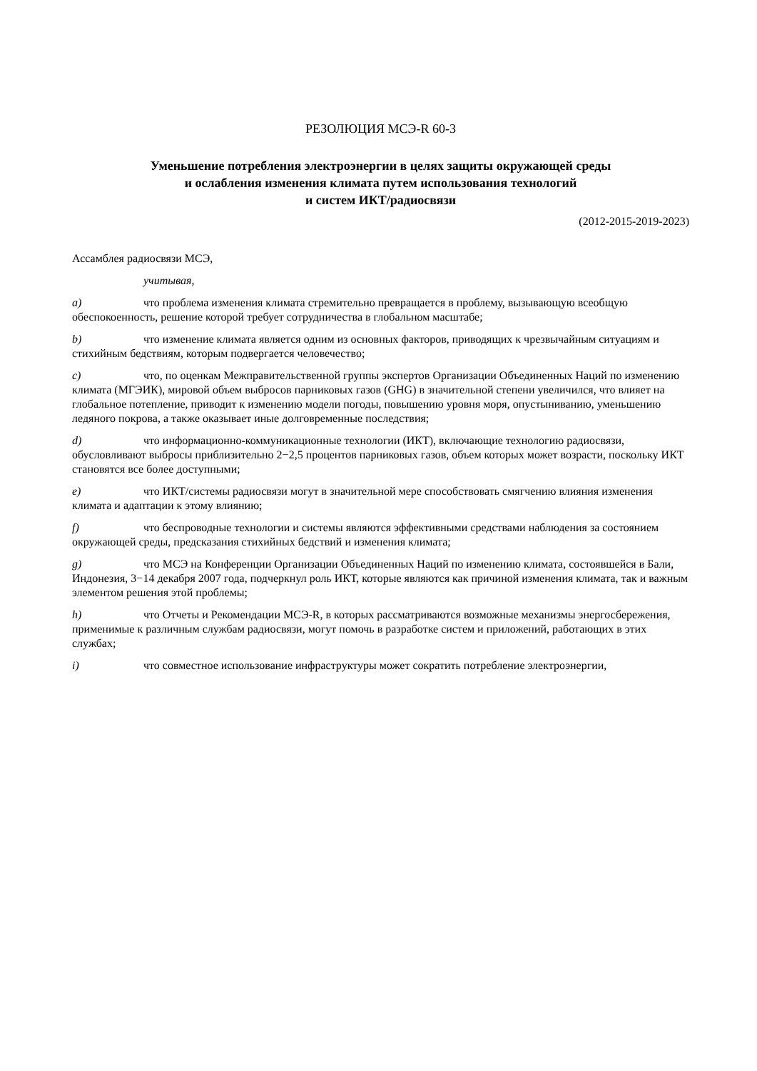РЕЗОЛЮЦИЯ МСЭ-R 60-3
Уменьшение потребления электроэнергии в целях защиты окружающей среды
и ослабления изменения климата путем использования технологий
и систем ИКТ/радиосвязи
(2012-2015-2019-2023)
Ассамблея радиосвязи МСЭ,
учитывая,
a) что проблема изменения климата стремительно превращается в проблему, вызывающую всеобщую обеспокоенность, решение которой требует сотрудничества в глобальном масштабе;
b) что изменение климата является одним из основных факторов, приводящих к чрезвычайным ситуациям и стихийным бедствиям, которым подвергается человечество;
c) что, по оценкам Межправительственной группы экспертов Организации Объединенных Наций по изменению климата (МГЭИК), мировой объем выбросов парниковых газов (GHG) в значительной степени увеличился, что влияет на глобальное потепление, приводит к изменению модели погоды, повышению уровня моря, опустыниванию, уменьшению ледяного покрова, а также оказывает иные долговременные последствия;
d) что информационно-коммуникационные технологии (ИКТ), включающие технологию радиосвязи, обусловливают выбросы приблизительно 2−2,5 процентов парниковых газов, объем которых может возрасти, поскольку ИКТ становятся все более доступными;
e) что ИКТ/системы радиосвязи могут в значительной мере способствовать смягчению влияния изменения климата и адаптации к этому влиянию;
f) что беспроводные технологии и системы являются эффективными средствами наблюдения за состоянием окружающей среды, предсказания стихийных бедствий и изменения климата;
g) что МСЭ на Конференции Организации Объединенных Наций по изменению климата, состоявшейся в Бали, Индонезия, 3−14 декабря 2007 года, подчеркнул роль ИКТ, которые являются как причиной изменения климата, так и важным элементом решения этой проблемы;
h) что Отчеты и Рекомендации МСЭ-R, в которых рассматриваются возможные механизмы энергосбережения, применимые к различным службам радиосвязи, могут помочь в разработке систем и приложений, работающих в этих службах;
i) что совместное использование инфраструктуры может сократить потребление электроэнергии,